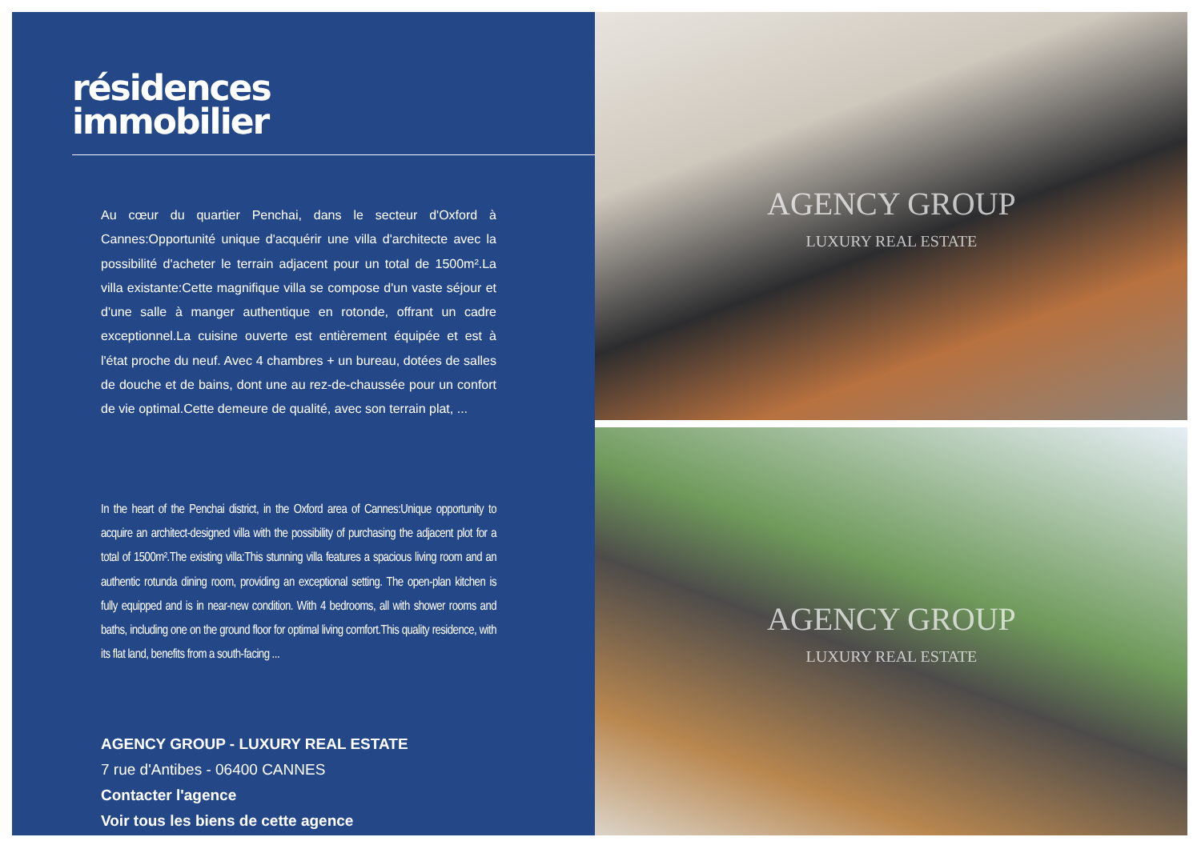résidences
immobilier
Au cœur du quartier Penchai, dans le secteur d'Oxford à Cannes:Opportunité unique d'acquérir une villa d'architecte avec la possibilité d'acheter le terrain adjacent pour un total de 1500m².La villa existante:Cette magnifique villa se compose d'un vaste séjour et d'une salle à manger authentique en rotonde, offrant un cadre exceptionnel.La cuisine ouverte est entièrement équipée et est à l'état proche du neuf. Avec 4 chambres + un bureau, dotées de salles de douche et de bains, dont une au rez-de-chaussée pour un confort de vie optimal.Cette demeure de qualité, avec son terrain plat, ...
In the heart of the Penchai district, in the Oxford area of Cannes:Unique opportunity to acquire an architect-designed villa with the possibility of purchasing the adjacent plot for a total of 1500m².The existing villa:This stunning villa features a spacious living room and an authentic rotunda dining room, providing an exceptional setting. The open-plan kitchen is fully equipped and is in near-new condition. With 4 bedrooms, all with shower rooms and baths, including one on the ground floor for optimal living comfort.This quality residence, with its flat land, benefits from a south-facing ...
AGENCY GROUP - LUXURY REAL ESTATE
7 rue d'Antibes - 06400 CANNES
Contacter l'agence
Voir tous les biens de cette agence
AGENCY GROUP
LUXURY REAL ESTATE
AGENCY GROUP
LUXURY REAL ESTATE